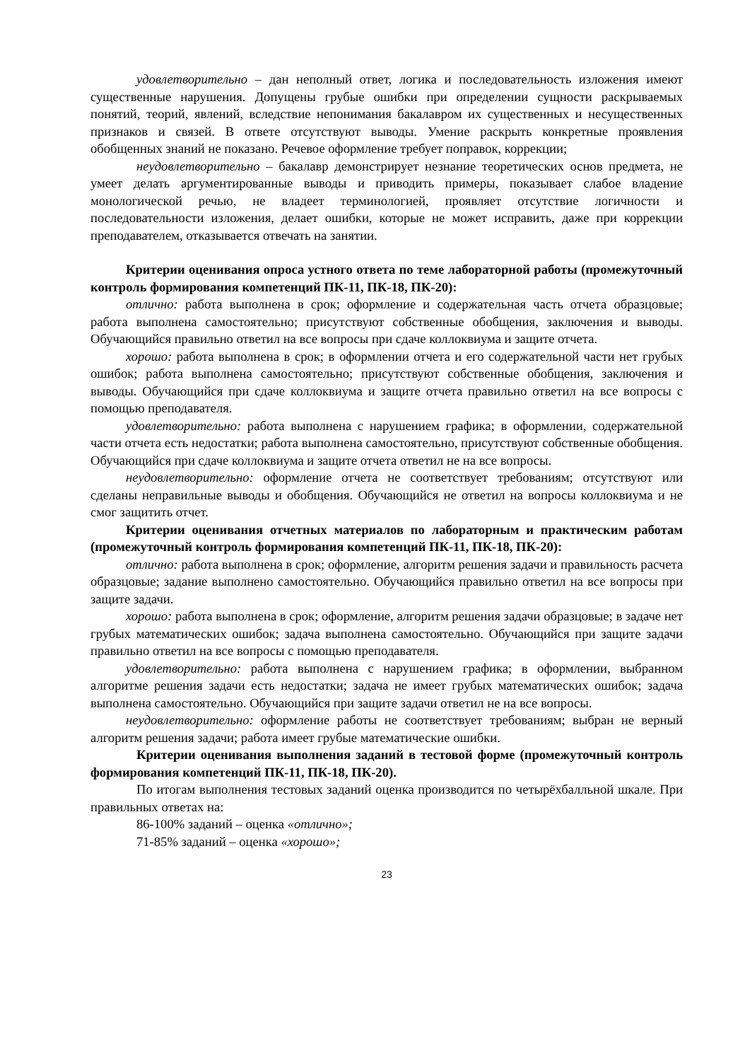удовлетворительно – дан неполный ответ, логика и последовательность изложения имеют существенные нарушения. Допущены грубые ошибки при определении сущности раскрываемых понятий, теорий, явлений, вследствие непонимания бакалавром их существенных и несущественных признаков и связей. В ответе отсутствуют выводы. Умение раскрыть конкретные проявления обобщенных знаний не показано. Речевое оформление требует поправок, коррекции;
неудовлетворительно – бакалавр демонстрирует незнание теоретических основ предмета, не умеет делать аргументированные выводы и приводить примеры, показывает слабое владение монологической речью, не владеет терминологией, проявляет отсутствие логичности и последовательности изложения, делает ошибки, которые не может исправить, даже при коррекции преподавателем, отказывается отвечать на занятии.
Критерии оценивания опроса устного ответа по теме лабораторной работы (промежуточный контроль формирования компетенций ПК-11, ПК-18, ПК-20):
отлично: работа выполнена в срок; оформление и содержательная часть отчета образцовые; работа выполнена самостоятельно; присутствуют собственные обобщения, заключения и выводы. Обучающийся правильно ответил на все вопросы при сдаче коллоквиума и защите отчета.
хорошо: работа выполнена в срок; в оформлении отчета и его содержательной части нет грубых ошибок; работа выполнена самостоятельно; присутствуют собственные обобщения, заключения и выводы. Обучающийся при сдаче коллоквиума и защите отчета правильно ответил на все вопросы с помощью преподавателя.
удовлетворительно: работа выполнена с нарушением графика; в оформлении, содержательной части отчета есть недостатки; работа выполнена самостоятельно, присутствуют собственные обобщения. Обучающийся при сдаче коллоквиума и защите отчета ответил не на все вопросы.
неудовлетворительно: оформление отчета не соответствует требованиям; отсутствуют или сделаны неправильные выводы и обобщения. Обучающийся не ответил на вопросы коллоквиума и не смог защитить отчет.
Критерии оценивания отчетных материалов по лабораторным и практическим работам (промежуточный контроль формирования компетенций ПК-11, ПК-18, ПК-20):
отлично: работа выполнена в срок; оформление, алгоритм решения задачи и правильность расчета образцовые; задание выполнено самостоятельно. Обучающийся правильно ответил на все вопросы при защите задачи.
хорошо: работа выполнена в срок; оформление, алгоритм решения задачи образцовые; в задаче нет грубых математических ошибок; задача выполнена самостоятельно. Обучающийся при защите задачи правильно ответил на все вопросы с помощью преподавателя.
удовлетворительно: работа выполнена с нарушением графика; в оформлении, выбранном алгоритме решения задачи есть недостатки; задача не имеет грубых математических ошибок; задача выполнена самостоятельно. Обучающийся при защите задачи ответил не на все вопросы.
неудовлетворительно: оформление работы не соответствует требованиям; выбран не верный алгоритм решения задачи; работа имеет грубые математические ошибки.
Критерии оценивания выполнения заданий в тестовой форме (промежуточный контроль формирования компетенций ПК-11, ПК-18, ПК-20).
По итогам выполнения тестовых заданий оценка производится по четырёхбалльной шкале. При правильных ответах на:
86-100% заданий – оценка «отлично»;
71-85% заданий – оценка «хорошо»;
23